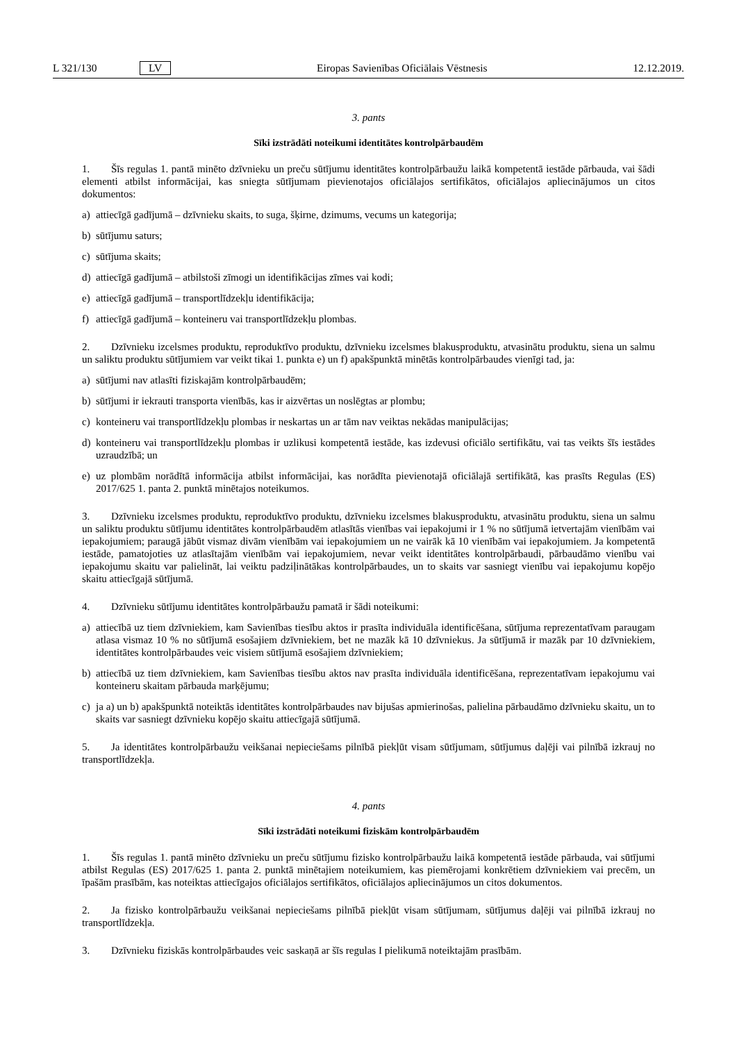L 321/130 LV Eiropas Savienības Oficiālais Vēstnesis 12.12.2019.
3. pants
Sīki izstrādāti noteikumi identitātes kontrolpārbaudēm
1. Šīs regulas 1. pantā minēto dzīvnieku un preču sūtījumu identitātes kontrolpārbaužu laikā kompetentā iestāde pārbauda, vai šādi elementi atbilst informācijai, kas sniegta sūtījumam pievienotajos oficiālajos sertifikātos, oficiālajos apliecinājumos un citos dokumentos:
a) attiecīgā gadījumā – dzīvnieku skaits, to suga, šķirne, dzimums, vecums un kategorija;
b) sūtījumu saturs;
c) sūtījuma skaits;
d) attiecīgā gadījumā – atbilstoši zīmogi un identifikācijas zīmes vai kodi;
e) attiecīgā gadījumā – transportlīdzekļu identifikācija;
f) attiecīgā gadījumā – konteineru vai transportlīdzekļu plombas.
2. Dzīvnieku izcelsmes produktu, reproduktīvo produktu, dzīvnieku izcelsmes blakusproduktu, atvasinātu produktu, siena un salmu un saliktu produktu sūtījumiem var veikt tikai 1. punkta e) un f) apakšpunktā minētās kontrolpārbaudes vienīgi tad, ja:
a) sūtījumi nav atlasīti fiziskajām kontrolpārbaudēm;
b) sūtījumi ir iekrauti transporta vienībās, kas ir aizvērtas un noslēgtas ar plombu;
c) konteineru vai transportlīdzekļu plombas ir neskartas un ar tām nav veiktas nekādas manipulācijas;
d) konteineru vai transportlīdzekļu plombas ir uzlikusi kompetentā iestāde, kas izdevusi oficiālo sertifikātu, vai tas veikts šīs iestādes uzraudzībā; un
e) uz plombām norādītā informācija atbilst informācijai, kas norādīta pievienotajā oficiālajā sertifikātā, kas prasīts Regulas (ES) 2017/625 1. panta 2. punktā minētajos noteikumos.
3. Dzīvnieku izcelsmes produktu, reproduktīvo produktu, dzīvnieku izcelsmes blakusproduktu, atvasinātu produktu, siena un salmu un saliktu produktu sūtījumu identitātes kontrolpārbaudēm atlasītās vienības vai iepakojumi ir 1 % no sūtījumā ietvertajām vienībām vai iepakojumiem; paraugā jābūt vismaz divām vienībām vai iepakojumiem un ne vairāk kā 10 vienībām vai iepakojumiem. Ja kompetentā iestāde, pamatojoties uz atlasītajām vienībām vai iepakojumiem, nevar veikt identitātes kontrolpārbaudi, pārbaudāmo vienību vai iepakojumu skaitu var palielināt, lai veiktu padziļinātākas kontrolpārbaudes, un to skaits var sasniegt vienību vai iepakojumu kopējo skaitu attiecīgajā sūtījumā.
4. Dzīvnieku sūtījumu identitātes kontrolpārbaužu pamatā ir šādi noteikumi:
a) attiecībā uz tiem dzīvniekiem, kam Savienības tiesību aktos ir prasīta individuāla identificēšana, sūtījuma reprezentatīvam paraugam atlasa vismaz 10 % no sūtījumā esošajiem dzīvniekiem, bet ne mazāk kā 10 dzīvniekus. Ja sūtījumā ir mazāk par 10 dzīvniekiem, identitātes kontrolpārbaudes veic visiem sūtījumā esošajiem dzīvniekiem;
b) attiecībā uz tiem dzīvniekiem, kam Savienības tiesību aktos nav prasīta individuāla identificēšana, reprezentatīvam iepakojumu vai konteineru skaitam pārbauda marķējumu;
c) ja a) un b) apakšpunktā noteiktās identitātes kontrolpārbaudes nav bijušas apmierinošas, palielina pārbaudāmo dzīvnieku skaitu, un to skaits var sasniegt dzīvnieku kopējo skaitu attiecīgajā sūtījumā.
5. Ja identitātes kontrolpārbaužu veikšanai nepieciešams pilnībā piekļūt visam sūtījumam, sūtījumus daļēji vai pilnībā izkrauj no transportlīdzekļa.
4. pants
Sīki izstrādāti noteikumi fiziskām kontrolpārbaudēm
1. Šīs regulas 1. pantā minēto dzīvnieku un preču sūtījumu fizisko kontrolpārbaužu laikā kompetentā iestāde pārbauda, vai sūtījumi atbilst Regulas (ES) 2017/625 1. panta 2. punktā minētajiem noteikumiem, kas piemērojami konkrētiem dzīvniekiem vai precēm, un īpašām prasībām, kas noteiktas attiecīgajos oficiālajos sertifikātos, oficiālajos apliecinājumos un citos dokumentos.
2. Ja fizisko kontrolpārbaužu veikšanai nepieciešams pilnībā piekļūt visam sūtījumam, sūtījumus daļēji vai pilnībā izkrauj no transportlīdzekļa.
3. Dzīvnieku fiziskās kontrolpārbaudes veic saskaņā ar šīs regulas I pielikumā noteiktajām prasībām.